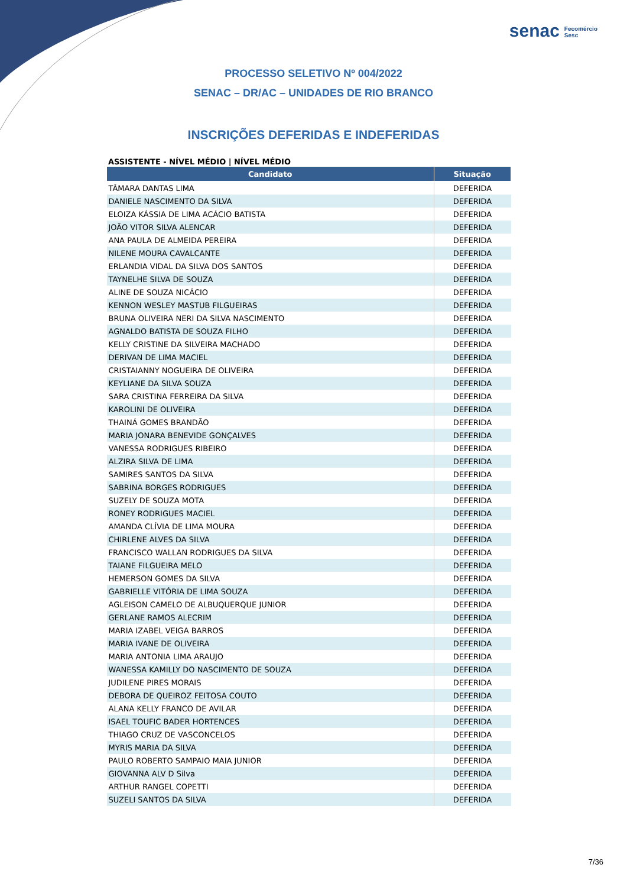senac Fecomércio
Sesc
PROCESSO SELETIVO Nº 004/2022
SENAC – DR/AC – UNIDADES DE RIO BRANCO
INSCRIÇÕES DEFERIDAS E INDEFERIDAS
ASSISTENTE - NÍVEL MÉDIO | NÍVEL MÉDIO
| Candidato | Situação |
| --- | --- |
| TÂMARA DANTAS LIMA | DEFERIDA |
| DANIELE NASCIMENTO DA SILVA | DEFERIDA |
| ELOIZA KÁSSIA DE LIMA ACÁCIO BATISTA | DEFERIDA |
| JOÃO VITOR SILVA ALENCAR | DEFERIDA |
| ANA PAULA DE ALMEIDA PEREIRA | DEFERIDA |
| NILENE MOURA CAVALCANTE | DEFERIDA |
| ERLANDIA VIDAL DA SILVA DOS SANTOS | DEFERIDA |
| TAYNELHE SILVA DE SOUZA | DEFERIDA |
| ALINE DE SOUZA NICÁCIO | DEFERIDA |
| KENNON WESLEY MASTUB FILGUEIRAS | DEFERIDA |
| BRUNA OLIVEIRA NERI DA SILVA NASCIMENTO | DEFERIDA |
| AGNALDO BATISTA DE SOUZA FILHO | DEFERIDA |
| KELLY CRISTINE DA SILVEIRA MACHADO | DEFERIDA |
| DERIVAN DE LIMA MACIEL | DEFERIDA |
| CRISTAIANNY NOGUEIRA DE OLIVEIRA | DEFERIDA |
| KEYLIANE DA SILVA SOUZA | DEFERIDA |
| SARA CRISTINA FERREIRA DA SILVA | DEFERIDA |
| KAROLINI DE OLIVEIRA | DEFERIDA |
| THAINÁ GOMES BRANDÃO | DEFERIDA |
| MARIA JONARA BENEVIDE GONÇALVES | DEFERIDA |
| VANESSA RODRIGUES RIBEIRO | DEFERIDA |
| ALZIRA SILVA DE LIMA | DEFERIDA |
| SAMIRES SANTOS DA SILVA | DEFERIDA |
| SABRINA BORGES RODRIGUES | DEFERIDA |
| SUZELY DE SOUZA MOTA | DEFERIDA |
| RONEY RODRIGUES MACIEL | DEFERIDA |
| AMANDA CLÍVIA DE LIMA MOURA | DEFERIDA |
| CHIRLENE ALVES DA SILVA | DEFERIDA |
| FRANCISCO WALLAN RODRIGUES DA SILVA | DEFERIDA |
| TAIANE FILGUEIRA MELO | DEFERIDA |
| HEMERSON GOMES DA SILVA | DEFERIDA |
| GABRIELLE VITÓRIA DE LIMA SOUZA | DEFERIDA |
| AGLEISON CAMELO DE ALBUQUERQUE JUNIOR | DEFERIDA |
| GERLANE RAMOS ALECRIM | DEFERIDA |
| MARIA IZABEL VEIGA BARROS | DEFERIDA |
| MARIA IVANE DE OLIVEIRA | DEFERIDA |
| MARIA ANTONIA LIMA ARAUJO | DEFERIDA |
| WANESSA KAMILLY DO NASCIMENTO DE SOUZA | DEFERIDA |
| JUDILENE PIRES MORAIS | DEFERIDA |
| DEBORA DE QUEIROZ FEITOSA COUTO | DEFERIDA |
| ALANA KELLY FRANCO DE AVILAR | DEFERIDA |
| ISAEL TOUFIC BADER HORTENCES | DEFERIDA |
| THIAGO CRUZ DE VASCONCELOS | DEFERIDA |
| MYRIS MARIA DA SILVA | DEFERIDA |
| PAULO ROBERTO SAMPAIO MAIA JUNIOR | DEFERIDA |
| GIOVANNA ALV D Silva | DEFERIDA |
| ARTHUR RANGEL COPETTI | DEFERIDA |
| SUZELI SANTOS DA SILVA | DEFERIDA |
7/36